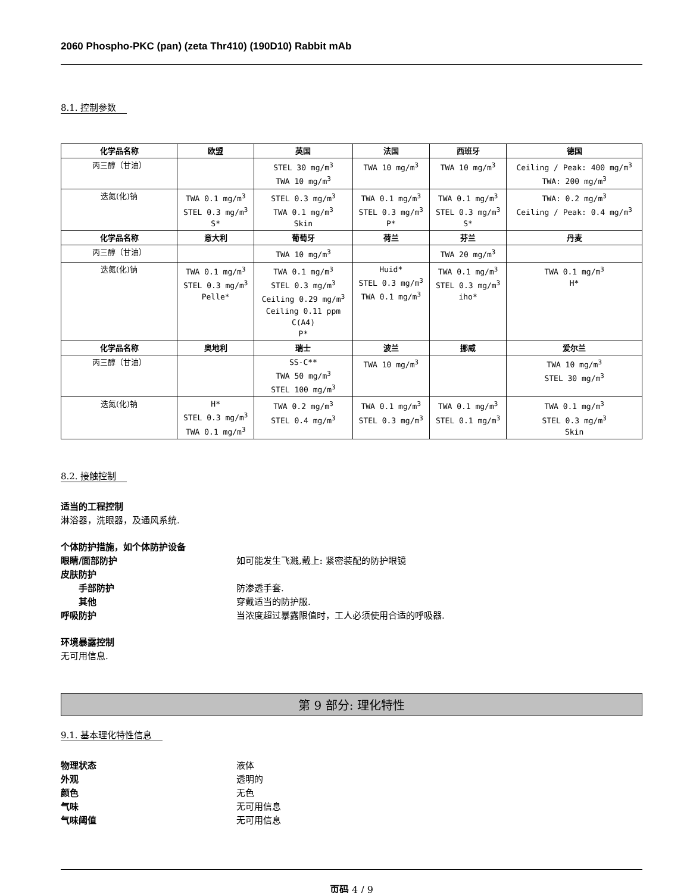2060 Phospho-PKC (pan) (zeta Thr410) (190D10) Rabbit mAb
8.1. 控制参数
| 化学品名称 | 欧盟 | 英国 | 法国 | 西班牙 | 德国 |
| --- | --- | --- | --- | --- | --- |
| 丙三醇（甘油） | | STEL 30 mg/m<sup>3</sup> TWA 10 mg/m<sup>3</sup> | TWA 10 mg/m<sup>3</sup> | TWA 10 mg/m<sup>3</sup> | Ceiling / Peak: 400 mg/m<sup>3</sup> TWA: 200 mg/m<sup>3</sup> |
| 迭氮(化)钠 | TWA 0.1 mg/m<sup>3</sup> STEL 0.3 mg/m<sup>3</sup> S* | STEL 0.3 mg/m<sup>3</sup> TWA 0.1 mg/m<sup>3</sup> Skin | TWA 0.1 mg/m<sup>3</sup> STEL 0.3 mg/m<sup>3</sup> P* | TWA 0.1 mg/m<sup>3</sup> STEL 0.3 mg/m<sup>3</sup> S* | TWA: 0.2 mg/m<sup>3</sup> Ceiling / Peak: 0.4 mg/m<sup>3</sup> |
| 化学品名称 | 意大利 | 葡萄牙 | 荷兰 | 芬兰 | 丹麦 |
| 丙三醇（甘油） | | TWA 10 mg/m<sup>3</sup> | | TWA 20 mg/m<sup>3</sup> | |
| 迭氮(化)钠 | TWA 0.1 mg/m<sup>3</sup> STEL 0.3 mg/m<sup>3</sup> Pelle* | TWA 0.1 mg/m<sup>3</sup> STEL 0.3 mg/m<sup>3</sup> Ceiling 0.29 mg/m<sup>3</sup> Ceiling 0.11 ppm C(A4) P* | Huid* STEL 0.3 mg/m<sup>3</sup> TWA 0.1 mg/m<sup>3</sup> | TWA 0.1 mg/m<sup>3</sup> STEL 0.3 mg/m<sup>3</sup> iho* | TWA 0.1 mg/m<sup>3</sup> H* |
| 化学品名称 | 奥地利 | 瑞士 | 波兰 | 挪威 | 爱尔兰 |
| 丙三醇（甘油） | | SS-C** TWA 50 mg/m<sup>3</sup> STEL 100 mg/m<sup>3</sup> | TWA 10 mg/m<sup>3</sup> | | TWA 10 mg/m<sup>3</sup> STEL 30 mg/m<sup>3</sup> |
| 迭氮(化)钠 | H* STEL 0.3 mg/m<sup>3</sup> TWA 0.1 mg/m<sup>3</sup> | TWA 0.2 mg/m<sup>3</sup> STEL 0.4 mg/m<sup>3</sup> | TWA 0.1 mg/m<sup>3</sup> STEL 0.3 mg/m<sup>3</sup> | TWA 0.1 mg/m<sup>3</sup> STEL 0.1 mg/m<sup>3</sup> | TWA 0.1 mg/m<sup>3</sup> STEL 0.3 mg/m<sup>3</sup> Skin |
8.2. 接触控制
适当的工程控制
淋浴器，洗眼器，及通风系统.
个体防护措施，如个体防护设备
眼睛/面部防护 如可能发生飞溅,戴上: 紧密装配的防护眼镜
皮肤防护
手部防护 防渗透手套.
其他 穿戴适当的防护服.
呼吸防护 当浓度超过暴露限值时，工人必须使用合适的呼吸器.
环境暴露控制
无可用信息.
第 9 部分: 理化特性
9.1. 基本理化特性信息
物理状态 液体
外观 透明的
颜色 无色
气味 无可用信息
气味阈值 无可用信息
页码 4 / 9